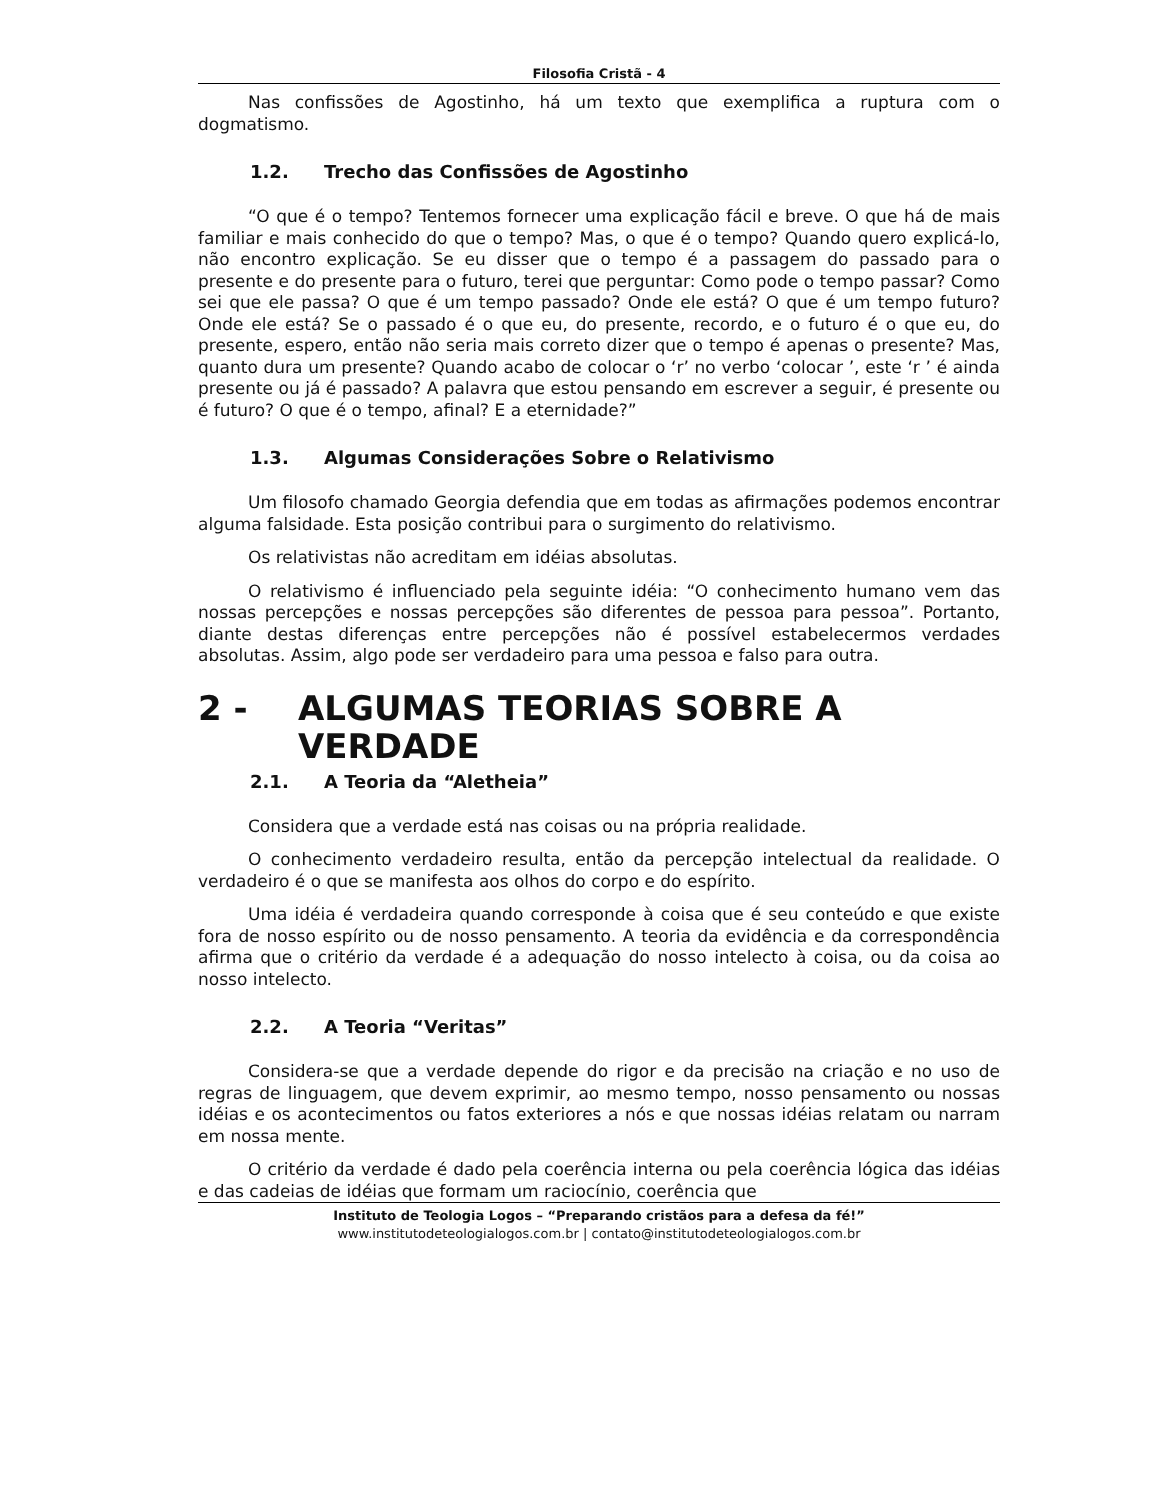Filosofia Cristã - 4
Nas confissões de Agostinho, há um texto que exemplifica a ruptura com o dogmatismo.
1.2. Trecho das Confissões de Agostinho
“O que é o tempo? Tentemos fornecer uma explicação fácil e breve. O que há de mais familiar e mais conhecido do que o tempo? Mas, o que é o tempo? Quando quero explicá-lo, não encontro explicação. Se eu disser que o tempo é a passagem do passado para o presente e do presente para o futuro, terei que perguntar: Como pode o tempo passar? Como sei que ele passa? O que é um tempo passado? Onde ele está? O que é um tempo futuro? Onde ele está? Se o passado é o que eu, do presente, recordo, e o futuro é o que eu, do presente, espero, então não seria mais correto dizer que o tempo é apenas o presente? Mas, quanto dura um presente? Quando acabo de colocar o ‘r’ no verbo ‘colocar ’, este ‘r ’ é ainda presente ou já é passado? A palavra que estou pensando em escrever a seguir, é presente ou é futuro? O que é o tempo, afinal? E a eternidade?”
1.3. Algumas Considerações Sobre o Relativismo
Um filosofo chamado Georgia defendia que em todas as afirmações podemos encontrar alguma falsidade. Esta posição contribui para o surgimento do relativismo.
Os relativistas não acreditam em idéias absolutas.
O relativismo é influenciado pela seguinte idéia: “O conhecimento humano vem das nossas percepções e nossas percepções são diferentes de pessoa para pessoa”. Portanto, diante destas diferenças entre percepções não é possível estabelecermos verdades absolutas. Assim, algo pode ser verdadeiro para uma pessoa e falso para outra.
2 - ALGUMAS TEORIAS SOBRE A VERDADE
2.1. A Teoria da “Aletheia”
Considera que a verdade está nas coisas ou na própria realidade.
O conhecimento verdadeiro resulta, então da percepção intelectual da realidade. O verdadeiro é o que se manifesta aos olhos do corpo e do espírito.
Uma idéia é verdadeira quando corresponde à coisa que é seu conteúdo e que existe fora de nosso espírito ou de nosso pensamento. A teoria da evidência e da correspondência afirma que o critério da verdade é a adequação do nosso intelecto à coisa, ou da coisa ao nosso intelecto.
2.2. A Teoria “Veritas”
Considera-se que a verdade depende do rigor e da precisão na criação e no uso de regras de linguagem, que devem exprimir, ao mesmo tempo, nosso pensamento ou nossas idéias e os acontecimentos ou fatos exteriores a nós e que nossas idéias relatam ou narram em nossa mente.
O critério da verdade é dado pela coerência interna ou pela coerência lógica das idéias e das cadeias de idéias que formam um raciocínio, coerência que
Instituto de Teologia Logos – “Preparando cristãos para a defesa da fé!”
www.institutodeteologialogos.com.br | contato@institutodeteologialogos.com.br